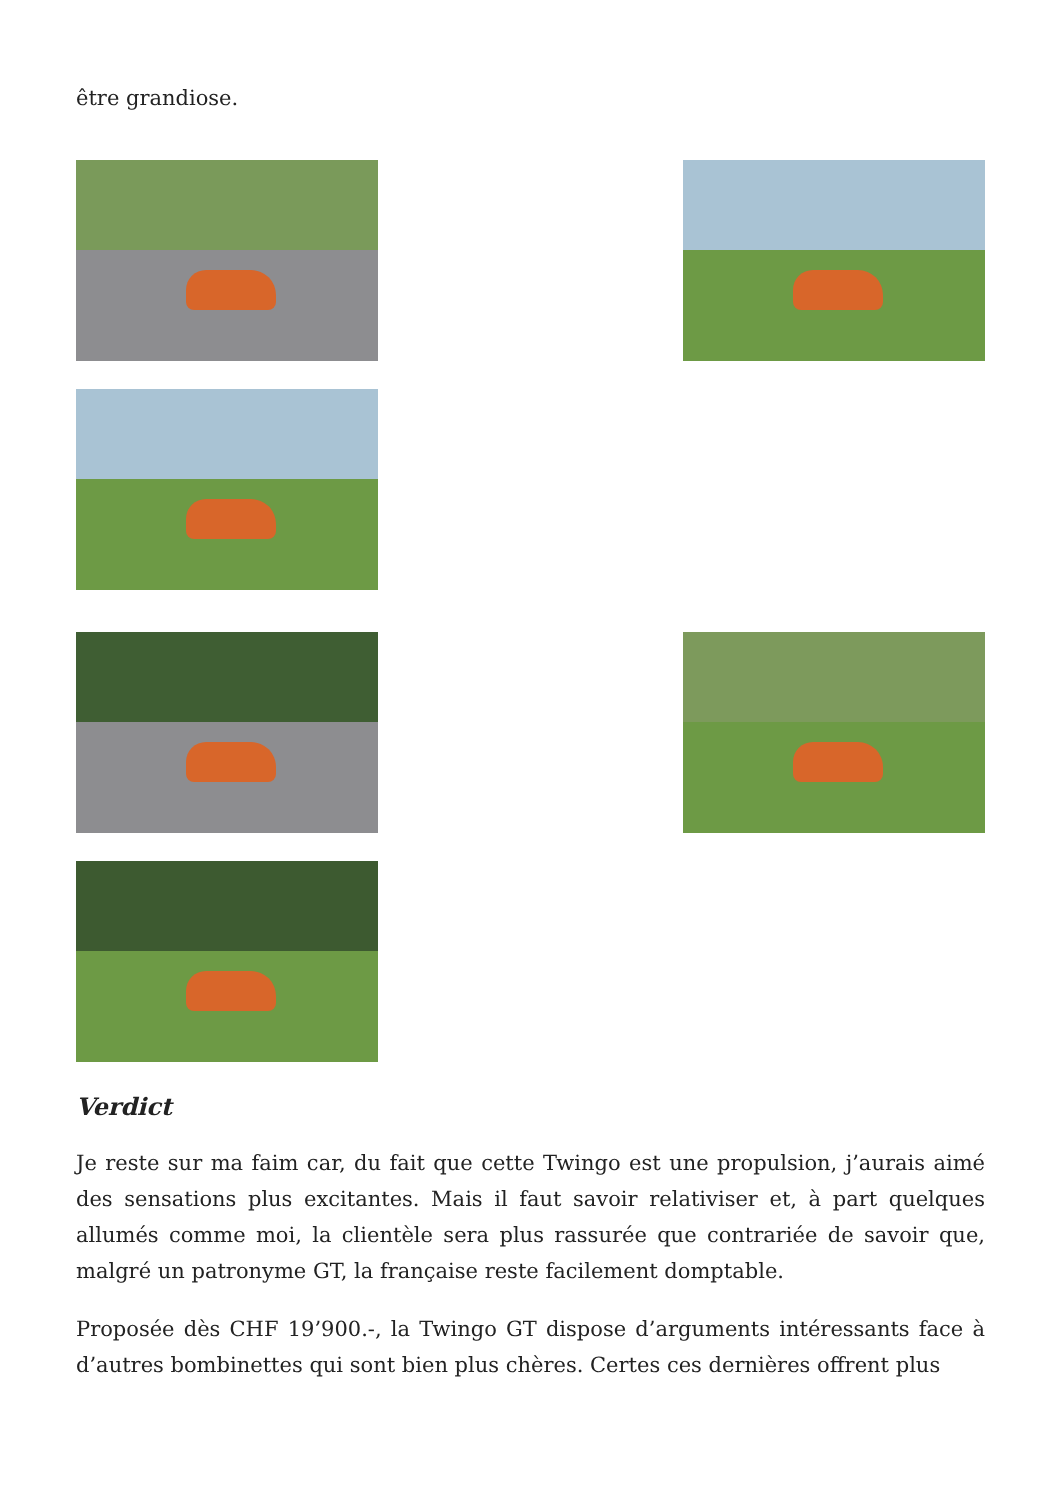être grandiose.
Verdict
Je reste sur ma faim car, du fait que cette Twingo est une propulsion, j’aurais aimé des sensations plus excitantes. Mais il faut savoir relativiser et, à part quelques allumés comme moi, la clientèle sera plus rassurée que contrariée de savoir que, malgré un patronyme GT, la française reste facilement domptable.
Proposée dès CHF 19’900.-, la Twingo GT dispose d’arguments intéressants face à d’autres bombinettes qui sont bien plus chères. Certes ces dernières offrent plus